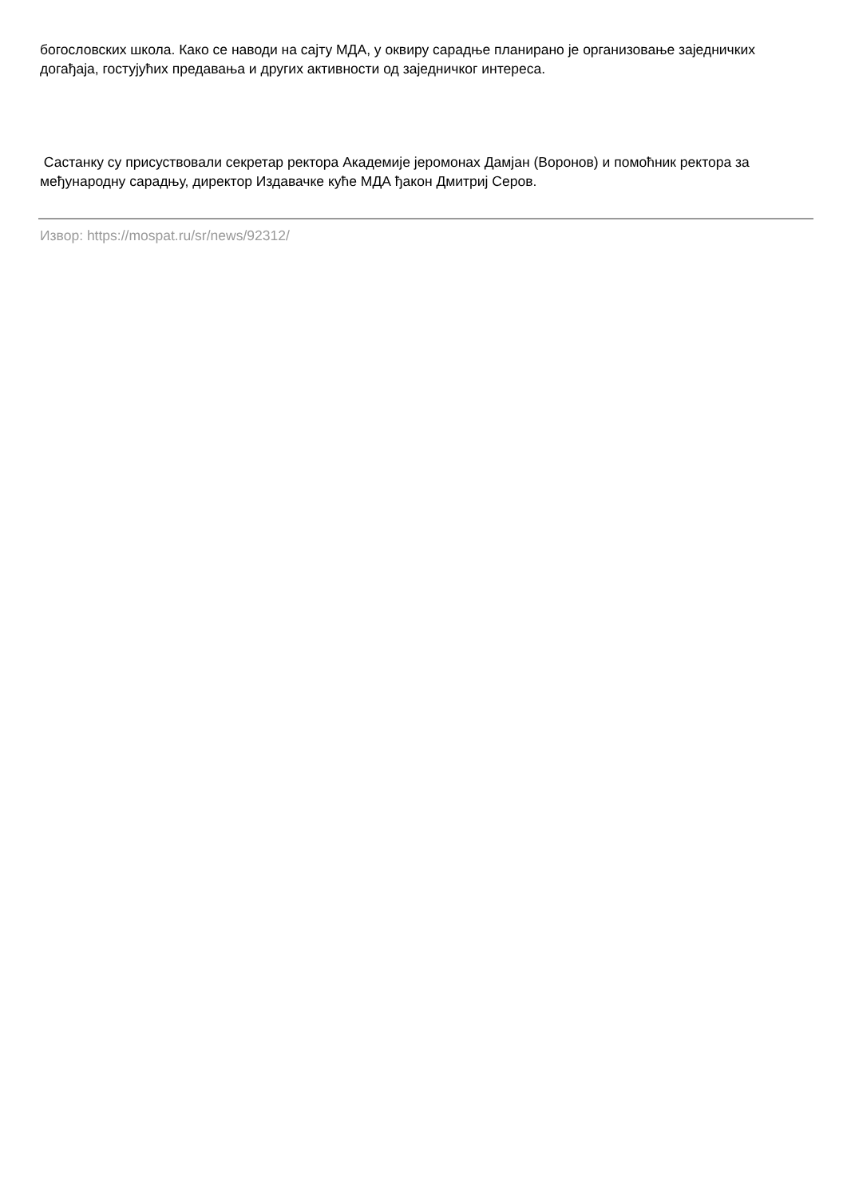богословских школа. Како се наводи на сајту МДА, у оквиру сарадње планирано је организовање заједничких догађаја, гостујућих предавања и других активности од заједничког интереса.
Састанку су присуствовали секретар ректора Академије јеромонах Дамјан (Воронов) и помоћник ректора за међународну сарадњу, директор Издавачке куће МДА ђакон Дмитриј Серов.
Извор: https://mospat.ru/sr/news/92312/